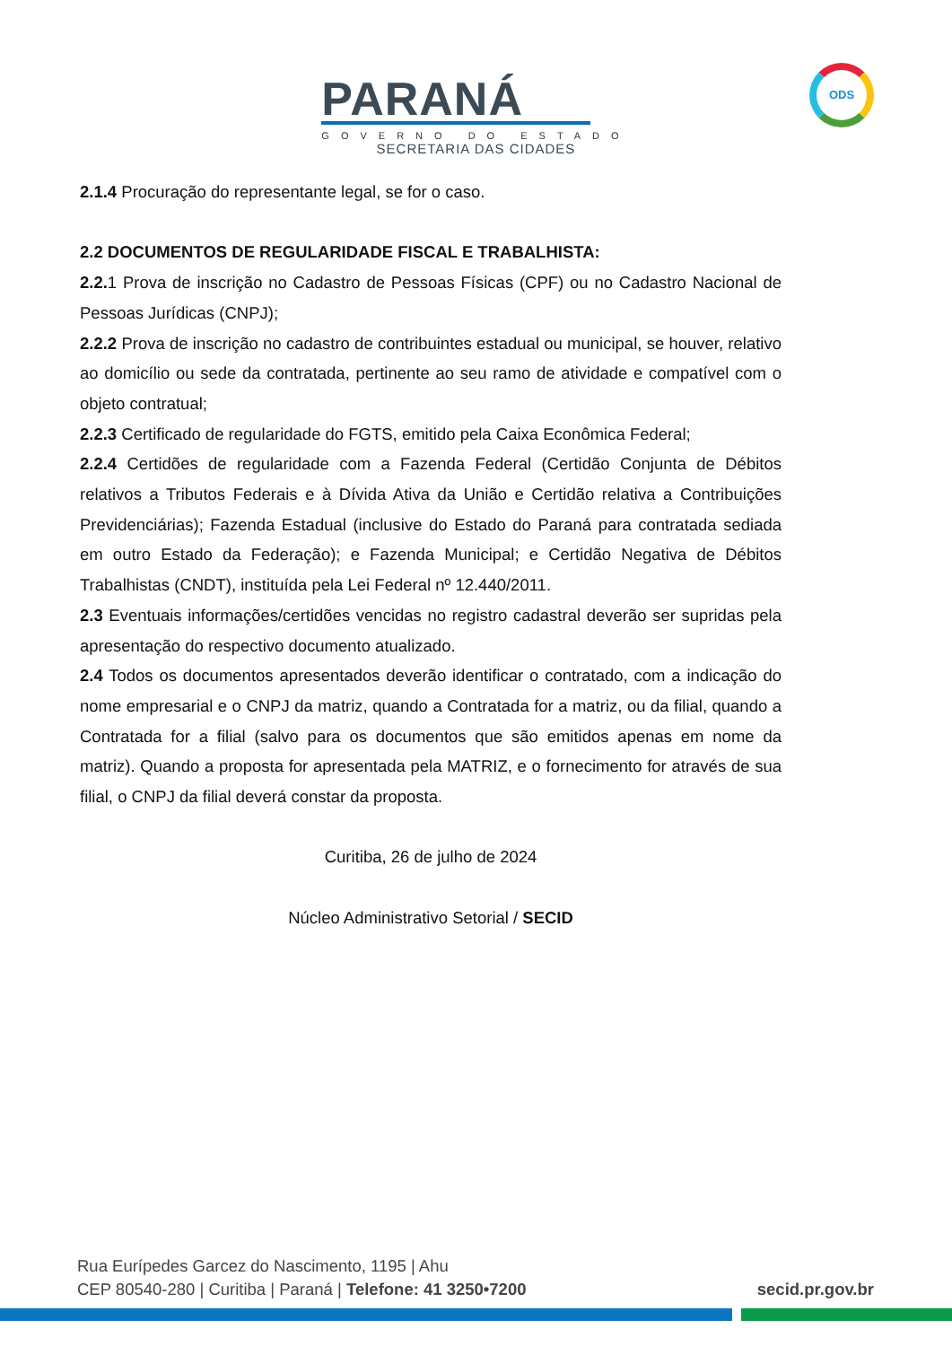PARANÁ
GOVERNO DO ESTADO
SECRETARIA DAS CIDADES
ODS
2.1.4 Procuração do representante legal, se for o caso.
2.2 DOCUMENTOS DE REGULARIDADE FISCAL E TRABALHISTA:
2.2. 1 Prova de inscrição no Cadastro de Pessoas Físicas (CPF) ou no Cadastro Nacional de Pessoas Jurídicas (CNPJ);
2.2.2 Prova de inscrição no cadastro de contribuintes estadual ou municipal, se houver, relativo ao domicílio ou sede da contratada, pertinente ao seu ramo de atividade e compatível com o objeto contratual;
2.2.3 Certificado de regularidade do FGTS, emitido pela Caixa Econômica Federal;
2.2.4 Certidões de regularidade com a Fazenda Federal (Certidão Conjunta de Débitos relativos a Tributos Federais e à Dívida Ativa da União e Certidão relativa a Contribuições Previdenciárias); Fazenda Estadual (inclusive do Estado do Paraná para contratada sediada em outro Estado da Federação); e Fazenda Municipal; e Certidão Negativa de Débitos Trabalhistas (CNDT), instituída pela Lei Federal nº 12.440/2011.
2.3 Eventuais informações/certidões vencidas no registro cadastral deverão ser supridas pela apresentação do respectivo documento atualizado.
2.4 Todos os documentos apresentados deverão identificar o contratado, com a indicação do nome empresarial e o CNPJ da matriz, quando a Contratada for a matriz, ou da filial, quando a Contratada for a filial (salvo para os documentos que são emitidos apenas em nome da matriz). Quando a proposta for apresentada pela MATRIZ, e o fornecimento for através de sua filial, o CNPJ da filial deverá constar da proposta.
Curitiba, 26 de julho de 2024
Núcleo Administrativo Setorial / SECID
Rua Eurípedes Garcez do Nascimento, 1195 | Ahu
CEP 80540-280 | Curitiba | Paraná | Telefone: 41 3250•7200
secid.pr.gov.br